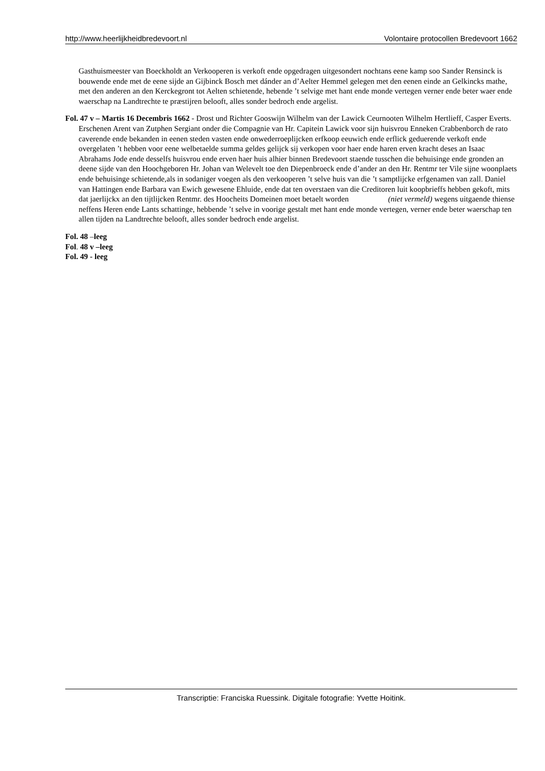http://www.heerlijkheidbredevoort.nl Volontaire protocollen Bredevoort 1662
Gasthuismeester van Boeckholdt an Verkooperen is verkoft ende opgedragen uitgesondert nochtans eene kamp soo Sander Rensinck is bouwende ende met de eene sijde an Gijbinck Bosch met dánder an d’Aelter Hemmel gelegen met den eenen einde an Gelkincks mathe, met den anderen an den Kerckegront tot Aelten schietende, hebende ’t selvige met hant ende monde vertegen verner ende beter waer ende waerschap na Landtrechte te præstijren belooft, alles sonder bedroch ende argelist.
Fol. 47 v – Martis 16 Decembris 1662 - Drost und Richter Gooswijn Wilhelm van der Lawick Ceurnooten Wilhelm Hertlieff, Casper Everts.
Erschenen Arent van Zutphen Sergiant onder die Compagnie van Hr. Capitein Lawick voor sijn huisvrou Enneken Crabbenborch de rato caverende ende bekanden in eenen steden vasten ende onwederroeplijcken erfkoop eeuwich ende erflick geduerende verkoft ende overgelaten ’t hebben voor eene welbetaelde summa geldes gelijck sij verkopen voor haer ende haren erven kracht deses an Isaac Abrahams Jode ende desselfs huisvrou ende erven haer huis alhier binnen Bredevoort staende tusschen die behuisinge ende gronden an deene sijde van den Hoochgeboren Hr. Johan van Welevelt toe den Diepenbroeck ende d’ander an den Hr. Rentmr ter Vile sijne woonplaets ende behuisinge schietende,als in sodaniger voegen als den verkooperen ’t selve huis van die ’t samptlijcke erfgenamen van zall. Daniel van Hattingen ende Barbara van Ewich gewesene Ehluide, ende dat ten overstaen van die Creditoren luit koopbrieffs hebben gekoft, mits dat jaerlijckx an den tijtlijcken Rentmr. des Hoocheits Domeinen moet betaelt worden (niet vermeld) wegens uitgaende thiense neffens Heren ende Lants schattinge, hebbende ’t selve in voorige gestalt met hant ende monde vertegen, verner ende beter waerschap ten allen tijden na Landtrechte belooft, alles sonder bedroch ende argelist.
Fol. 48 –leeg
Fol. 48 v –leeg
Fol. 49 - leeg
Transcriptie: Franciska Ruessink. Digitale fotografie: Yvette Hoitink.